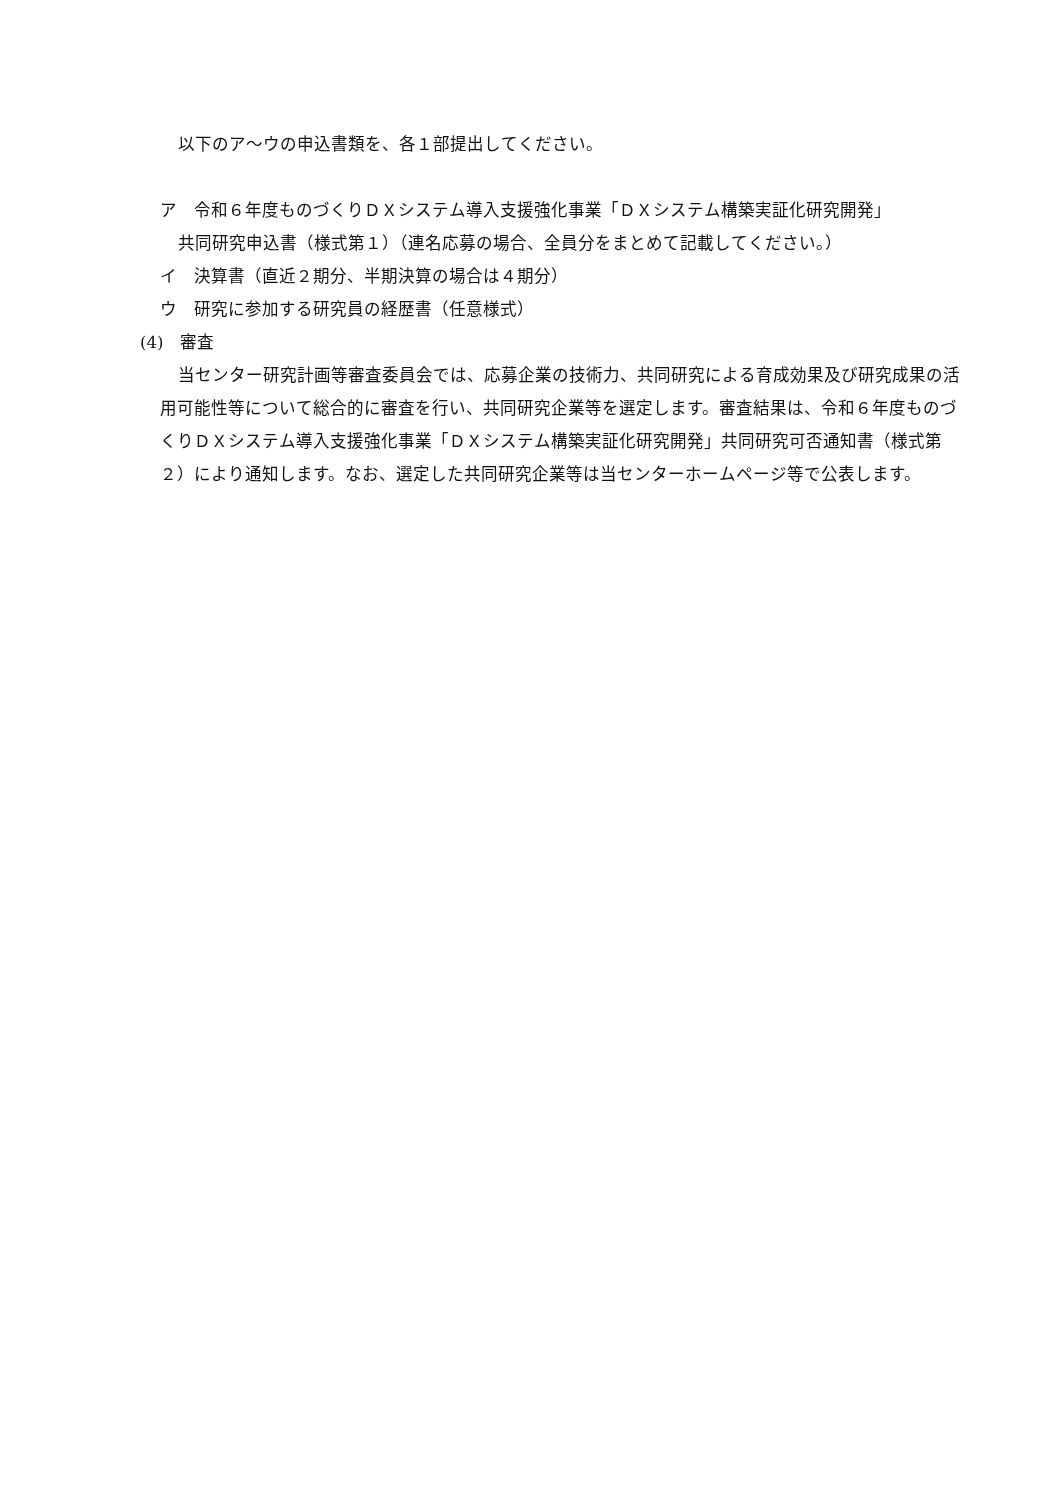以下のア～ウの申込書類を、各１部提出してください。
ア　令和６年度ものづくりＤＸシステム導入支援強化事業「ＤＸシステム構築実証化研究開発」
共同研究申込書（様式第１）（連名応募の場合、全員分をまとめて記載してください。）
イ　決算書（直近２期分、半期決算の場合は４期分）
ウ　研究に参加する研究員の経歴書（任意様式）
(4)　審査
当センター研究計画等審査委員会では、応募企業の技術力、共同研究による育成効果及び研究成果の活用可能性等について総合的に審査を行い、共同研究企業等を選定します。審査結果は、令和６年度ものづくりＤＸシステム導入支援強化事業「ＤＸシステム構築実証化研究開発」共同研究可否通知書（様式第２）により通知します。なお、選定した共同研究企業等は当センターホームページ等で公表します。